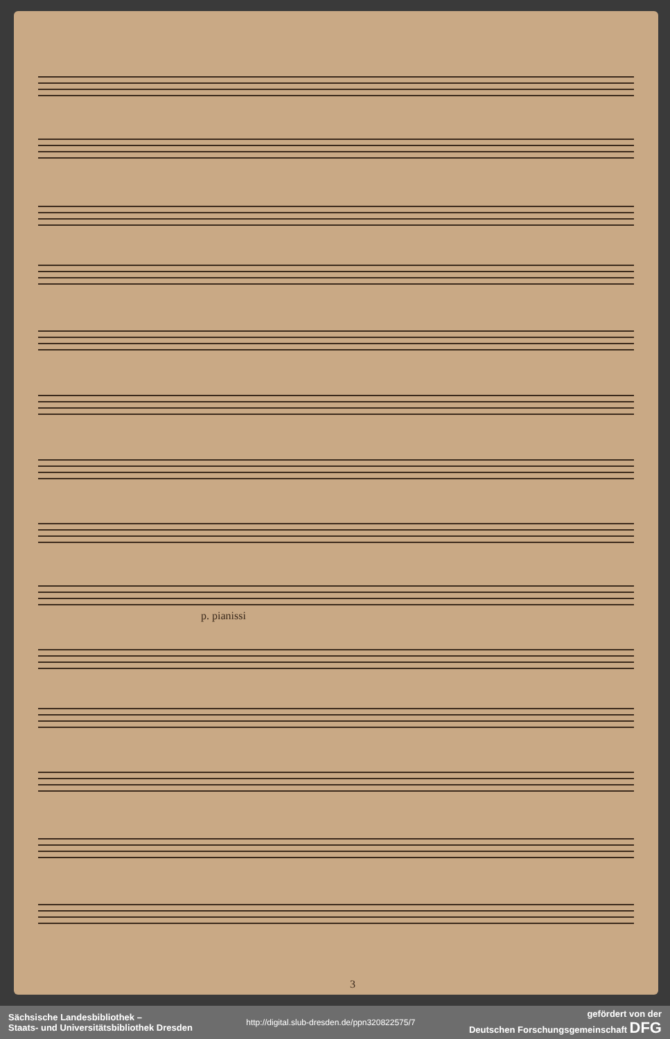p. pianissi
3
Sächsische Landesbibliothek –
Staats- und Universitätsbibliothek Dresden
http://digital.slub-dresden.de/ppn320822575/7
gefördert von der
Deutschen Forschungsgemeinschaft DFG